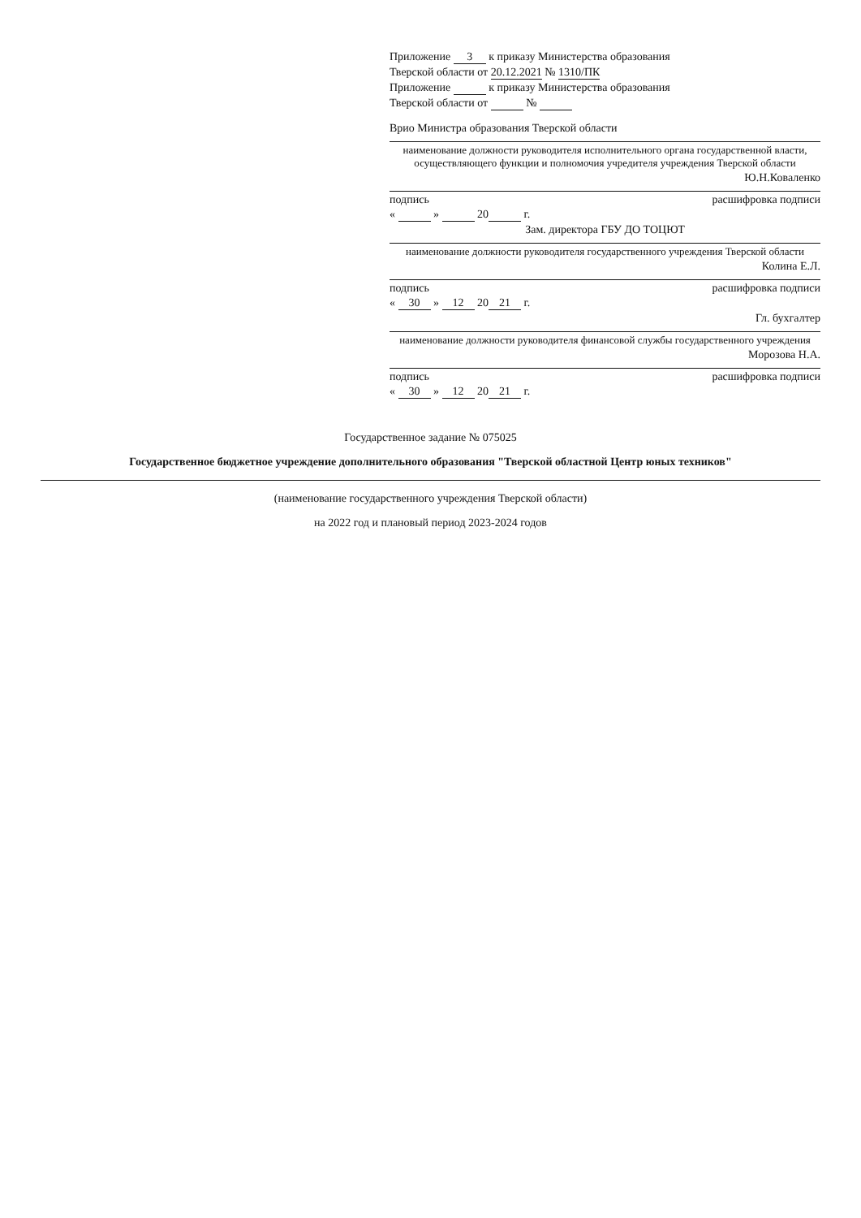Приложение 3 к приказу Министерства образования
Тверской области от 20.12.2021 № 1310/ПК
Приложение к приказу Министерства образования
Тверской области от №
Врио Министра образования Тверской области
наименование должности руководителя исполнительного органа государственной власти, осуществляющего функции и полномочия учредителя учреждения Тверской области
Ю.Н.Коваленко
подпись расшифровка подписи
« » 20 г.
Зам. директора ГБУ ДО ТОЦЮТ
наименование должности руководителя государственного учреждения Тверской области
Колина Е.Л.
подпись расшифровка подписи
« 30 » 12 20 21 г.
Гл. бухгалтер
наименование должности руководителя финансовой службы государственного учреждения
Морозова Н.А.
подпись расшифровка подписи
« 30 » 12 20 21 г.
Государственное задание № 075025
Государственное бюджетное учреждение дополнительного образования "Тверской областной Центр юных техников"
(наименование государственного учреждения Тверской области)
на 2022 год и плановый период 2023-2024 годов